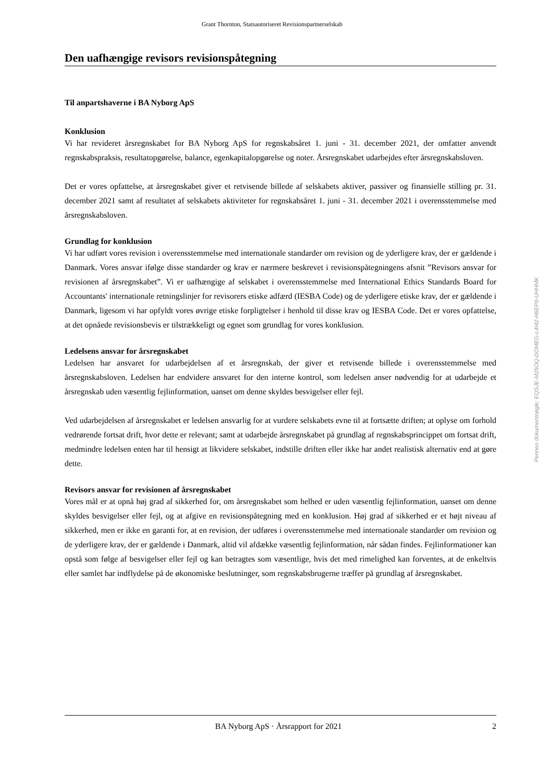Grant Thornton, Statsautoriseret Revisionspartnerselskab
Den uafhængige revisors revisionspåtegning
Til anpartshaverne i BA Nyborg ApS
Konklusion
Vi har revideret årsregnskabet for BA Nyborg ApS for regnskabsåret 1. juni - 31. december 2021, der omfatter anvendt regnskabspraksis, resultatopgørelse, balance, egenkapitalopgørelse og noter. Årsregnskabet udarbejdes efter årsregnskabsloven.
Det er vores opfattelse, at årsregnskabet giver et retvisende billede af selskabets aktiver, passiver og finansielle stilling pr. 31. december 2021 samt af resultatet af selskabets aktiviteter for regnskabsåret 1. juni - 31. december 2021 i overensstemmelse med årsregnskabsloven.
Grundlag for konklusion
Vi har udført vores revision i overensstemmelse med internationale standarder om revision og de yderligere krav, der er gældende i Danmark. Vores ansvar ifølge disse standarder og krav er nærmere beskrevet i revisionspåtegningens afsnit ”Revisors ansvar for revisionen af årsregnskabet”. Vi er uafhængige af selskabet i overensstemmelse med International Ethics Standards Board for Accountants' internationale retningslinjer for revisorers etiske adfærd (IESBA Code) og de yderligere etiske krav, der er gældende i Danmark, ligesom vi har opfyldt vores øvrige etiske forpligtelser i henhold til disse krav og IESBA Code. Det er vores opfattelse, at det opnåede revisionsbevis er tilstrækkeligt og egnet som grundlag for vores konklusion.
Ledelsens ansvar for årsregnskabet
Ledelsen har ansvaret for udarbejdelsen af et årsregnskab, der giver et retvisende billede i overensstemmelse med årsregnskabsloven. Ledelsen har endvidere ansvaret for den interne kontrol, som ledelsen anser nødvendig for at udarbejde et årsregnskab uden væsentlig fejlinformation, uanset om denne skyldes besvigelser eller fejl.
Ved udarbejdelsen af årsregnskabet er ledelsen ansvarlig for at vurdere selskabets evne til at fortsætte driften; at oplyse om forhold vedrørende fortsat drift, hvor dette er relevant; samt at udarbejde årsregnskabet på grundlag af regnskabsprincippet om fortsat drift, medmindre ledelsen enten har til hensigt at likvidere selskabet, indstille driften eller ikke har andet realistisk alternativ end at gøre dette.
Revisors ansvar for revisionen af årsregnskabet
Vores mål er at opnå høj grad af sikkerhed for, om årsregnskabet som helhed er uden væsentlig fejlinformation, uanset om denne skyldes besvigelser eller fejl, og at afgive en revisionspåtegning med en konklusion. Høj grad af sikkerhed er et højt niveau af sikkerhed, men er ikke en garanti for, at en revision, der udføres i overensstemmelse med internationale standarder om revision og de yderligere krav, der er gældende i Danmark, altid vil afdække væsentlig fejlinformation, når sådan findes. Fejlinformationer kan opstå som følge af besvigelser eller fejl og kan betragtes som væsentlige, hvis det med rimelighed kan forventes, at de enkeltvis eller samlet har indflydelse på de økonomiske beslutninger, som regnskabsbrugerne træffer på grundlag af årsregnskabet.
Penneo dokumentnøgle: EQSJE-M25OQ-DOMEG-L4I42-H6EP8-UHHMK
BA Nyborg ApS · Årsrapport for 2021 2